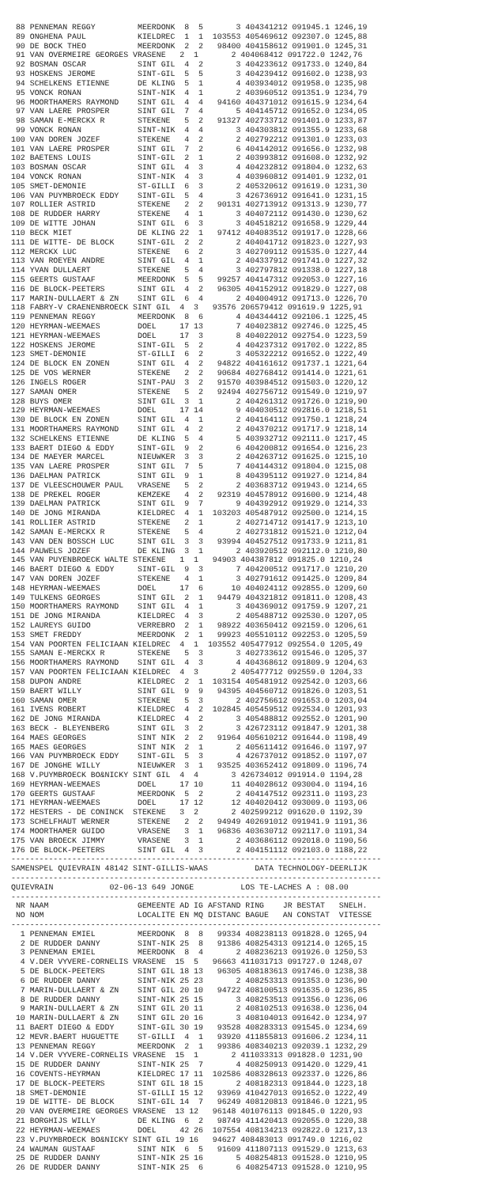88 PENNEMAN REGGY         MEERDONK  8  5       3 404341212 091945.1 1246,19
 89 ONGHENA PAUL           KIELDREC  1  1  103553 405469612 092307.0 1245,88
 90 DE BOCK THEO           MEERDONK  2  2   98400 404158612 091901.0 1245,31
 91 VAN OVERMEIRE GEORGES VRASENE   2  1       2 404068412 091722.0 1242,76
 92 BOSMAN OSCAR           SINT GIL  4  2       3 404233612 091733.0 1240,84
 93 HOSKENS JEROME         SINT-GIL  5  5       3 404239412 091602.0 1238,93
 94 SCHELKENS ETIENNE      DE KLING  5  1       4 403934012 091958.0 1235,98
 95 VONCK RONAN            SINT-NIK  4  1       2 403960512 091351.9 1234,79
 96 MOORTHAMERS RAYMOND    SINT GIL  4  4   94160 404371012 091615.9 1234,64
 97 VAN LAERE PROSPER      SINT GIL  7  4       5 404145712 091652.0 1234,05
 98 SAMAN E-MERCKX R       STEKENE   5  2   91327 402733712 091401.0 1233,87
 99 VONCK RONAN            SINT-NIK  4  4       3 404303812 091355.9 1233,68
100 VAN DOREN JOZEF        STEKENE   4  2       2 402792212 091301.0 1233,03
101 VAN LAERE PROSPER      SINT GIL  7  2       6 404142012 091656.0 1232,98
102 BAETENS LOUIS          SINT-GIL  2  1       2 403993812 091608.0 1232,92
103 BOSMAN OSCAR           SINT GIL  4  3       4 404232812 091804.0 1232,63
104 VONCK RONAN            SINT-NIK  4  3       4 403960812 091401.9 1232,01
105 SMET-DEMONIE           ST-GILLI  6  3       2 405320612 091619.0 1231,30
106 VAN PUYMBROECK EDDY    SINT-GIL  5  4       3 426736912 091641.0 1231,15
107 ROLLIER ASTRID         STEKENE   2  2   90131 402713912 091313.9 1230,77
108 DE RUDDER HARRY        STEKENE   4  1       3 404072112 091430.0 1230,62
109 DE WITTE JOHAN         SINT GIL  6  3       3 404518212 091658.9 1229,44
110 BECK MIET              DE KLING 22  1   97412 404083512 091917.0 1228,66
111 DE WITTE- DE BLOCK     SINT-GIL  2  2       2 404041712 091823.0 1227,93
112 MERCKX LUC             STEKENE   6  2       3 402709112 091535.0 1227,44
113 VAN ROEYEN ANDRE       SINT GIL  4  1       2 404337912 091741.0 1227,32
114 YVAN DULLAERT          STEKENE   5  4       3 402797812 091338.0 1227,18
115 GEERTS GUSTAAF         MEERDONK  5  5   99257 404147312 092053.0 1227,16
116 DE BLOCK-PEETERS       SINT GIL  4  2   96305 404152912 091829.0 1227,08
117 MARIN-DULLAERT & ZN    SINT GIL  6  4       2 404004912 091713.0 1226,70
118 FABRY-V CRAENENBROECK SINT GIL  4  3   93576 206579412 091619.9 1225,91
119 PENNEMAN REGGY         MEERDONK  8  6       4 404344412 092106.1 1225,45
120 HEYRMAN-WEEMAES        DOEL     17 13       7 404023812 092746.0 1225,45
121 HEYRMAN-WEEMAES        DOEL     17  3       8 404022012 092754.0 1223,59
122 HOSKENS JEROME         SINT-GIL  5  2       4 404237312 091702.0 1222,85
123 SMET-DEMONIE           ST-GILLI  6  2       3 405322212 091652.0 1222,49
124 DE BLOCK EN ZONEN      SINT GIL  4  2   94822 404161612 091737.1 1221,64
125 DE VOS WERNER          STEKENE   2  2   90684 402768412 091414.0 1221,61
126 INGELS ROGER           SINT-PAU  3  2   91570 403984512 091503.0 1220,12
127 SAMAN OMER             STEKENE   5  2   92494 402756712 091549.0 1219,97
128 BUYS OMER              SINT GIL  3  1       2 404261312 091726.0 1219,90
129 HEYRMAN-WEEMAES        DOEL     17 14       9 404030512 092816.0 1218,51
130 DE BLOCK EN ZONEN      SINT GIL  4  1       2 404164112 091750.1 1218,24
131 MOORTHAMERS RAYMOND    SINT GIL  4  2       2 404370212 091717.9 1218,14
132 SCHELKENS ETIENNE      DE KLING  5  4       5 403932712 092111.0 1217,45
133 BAERT DIEGO & EDDY     SINT-GIL  9  2       6 404200812 091654.0 1216,23
134 DE MAEYER MARCEL       NIEUWKER  3  3       2 404263712 091625.0 1215,10
135 VAN LAERE PROSPER      SINT GIL  7  5       7 404144312 091804.0 1215,08
136 DAELMAN PATRICK        SINT GIL  9  1       8 404395112 091927.0 1214,84
137 DE VLEESCHOUWER PAUL   VRASENE   5  2       2 403683712 091943.0 1214,65
138 DE PREKEL ROGER        KEMZEKE   4  2   92319 404578912 091600.9 1214,48
139 DAELMAN PATRICK        SINT GIL  9  7       9 404392912 091929.0 1214,33
140 DE JONG MIRANDA        KIELDREC  4  1  103203 405487912 092500.0 1214,15
141 ROLLIER ASTRID         STEKENE   2  1       2 402714712 091417.9 1213,10
142 SAMAN E-MERCKX R       STEKENE   5  4       2 402731812 091521.0 1212,04
143 VAN DEN BOSSCH LUC     SINT GIL  3  3   93994 404527512 091733.9 1211,81
144 PAUWELS JOZEF          DE KLING  3  1       2 403920512 092112.0 1210,80
145 VAN PUYENBROECK WALTE STEKENE   1  1   94903 404387812 091825.0 1210,24
146 BAERT DIEGO & EDDY     SINT-GIL  9  3       7 404200512 091717.0 1210,20
147 VAN DOREN JOZEF        STEKENE   4  1       3 402791612 091425.0 1209,84
148 HEYRMAN-WEEMAES        DOEL     17  6      10 404024112 092855.0 1209,60
149 TULKENS GEORGES        SINT GIL  2  1   94479 404321812 091811.0 1208,43
150 MOORTHAMERS RAYMOND    SINT GIL  4  1       3 404369012 091759.9 1207,21
151 DE JONG MIRANDA        KIELDREC  4  3       2 405488712 092530.0 1207,05
152 LAUREYS GUIDO          VERREBRO  2  1   98922 403650412 092159.0 1206,61
153 SMET FREDDY            MEERDONK  2  1   99923 405510112 092253.0 1205,59
154 VAN POORTEN FELICIAAN KIELDREC  4  1  103552 405477912 092554.0 1205,49
155 SAMAN E-MERCKX R       STEKENE   5  3       3 402733612 091546.0 1205,37
156 MOORTHAMERS RAYMOND    SINT GIL  4  3       4 404368612 091809.9 1204,63
157 VAN POORTEN FELICIAAN KIELDREC  4  3       2 405477712 092559.0 1204,33
158 DUPON ANDRE            KIELDREC  2  1  103154 405481912 092542.0 1203,66
159 BAERT WILLY            SINT GIL  9  9   94395 404560712 091826.0 1203,51
160 SAMAN OMER             STEKENE   5  3       2 402756612 091653.0 1203,04
161 IVENS ROBERT           KIELDREC  4  2  102845 405459512 092534.0 1201,93
162 DE JONG MIRANDA        KIELDREC  4  2       3 405488812 092552.0 1201,90
163 BECK - BLEYENBERG      SINT GIL  3  2       3 426723112 091847.9 1201,38
164 MAES GEORGES           SINT NIK  2  2   91964 405610212 091644.0 1198,49
165 MAES GEORGES           SINT NIK  2  1       2 405611412 091646.0 1197,97
166 VAN PUYMBROECK EDDY    SINT-GIL  5  3       4 426737012 091852.0 1197,07
167 DE JONGHE WILLY        NIEUWKER  3  1   93525 403652412 091809.0 1196,74
168 V.PUYMBROECK BO&NICKY SINT GIL  4  4       3 426734012 091914.0 1194,28
169 HEYRMAN-WEEMAES        DOEL     17 10      11 404028612 093004.0 1194,16
170 GEERTS GUSTAAF         MEERDONK  5  2       2 404147512 092311.0 1193,23
171 HEYRMAN-WEEMAES        DOEL     17 12      12 404020412 093009.0 1193,06
172 HESTERS - DE CONINCK  STEKENE   3  2       2 402599212 091620.0 1192,39
173 SCHELFHAUT WERNER      STEKENE   2  2   94949 402691012 091941.9 1191,36
174 MOORTHAMER GUIDO       VRASENE   3  1   96836 403630712 092117.0 1191,34
175 VAN BROECK JIMMY       VRASENE   3  1       2 403686112 092018.0 1190,56
176 DE BLOCK-PEETERS       SINT GIL  4  3       2 404151112 092103.0 1188,22
-------------------------------------------------------------------------------
SAMENSPEL QUIEVRAIN 48142 SINT-GILLIS-WAAS          DATA TECHNOLOGY-DEERLIJK
-------------------------------------------------------------------------------
QUIEVRAIN            02-06-13 649 JONGE          LOS TE-LACHES A : 08.00
-------------------------------------------------------------------------------
 NR NAAM                   GEMEENTE AD IG AFSTAND RING    JR BESTAT   SNELH.
 NO NOM                    LOCALITE EN MQ DISTANC BAGUE   AN CONSTAT  VITESSE
-------------------------------------------------------------------------------
  1 PENNEMAN EMIEL         MEERDONK  8  8   99334 408238113 091828.0 1265,94
  2 DE RUDDER DANNY        SINT-NIK 25  8   91386 408254313 091214.0 1265,15
  3 PENNEMAN EMIEL         MEERDONK  8  4       2 408236213 091926.0 1250,53
  4 V.DER VYVERE-CORNELIS VRASENE  15  5   96663 411031713 091727.0 1248,07
  5 DE BLOCK-PEETERS       SINT GIL 18 13   96305 408183613 091746.0 1238,38
  6 DE RUDDER DANNY        SINT-NIK 25 23       2 408253313 091353.0 1236,90
  7 MARIN-DULLAERT & ZN    SINT GIL 20 10   94722 408100513 091635.0 1236,85
  8 DE RUDDER DANNY        SINT-NIK 25 15       3 408253513 091356.0 1236,06
  9 MARIN-DULLAERT & ZN    SINT GIL 20 11       2 408102513 091638.0 1236,04
 10 MARIN-DULLAERT & ZN    SINT GIL 20 16       3 408104013 091642.0 1234,97
 11 BAERT DIEGO & EDDY     SINT-GIL 30 19   93528 408283313 091545.0 1234,69
 12 MEVR.BAERT HUGUETTE    ST-GILLI  4  1   93920 411855813 091606.2 1234,11
 13 PENNEMAN REGGY         MEERDONK  2  1   99386 408340213 092039.1 1232,29
 14 V.DER VYVERE-CORNELIS VRASENE  15  1       2 411033313 091828.0 1231,90
 15 DE RUDDER DANNY        SINT-NIK 25  7       4 408250913 091420.0 1229,41
 16 COVENTS-HEYRMAN        KIELDREC 17 11  102586 408328613 092337.0 1226,86
 17 DE BLOCK-PEETERS       SINT GIL 18 15       2 408182313 091844.0 1223,18
 18 SMET-DEMONIE           ST-GILLI 15 12   93969 410427013 091652.0 1222,49
 19 DE WITTE- DE BLOCK     SINT-GIL 14  7   96249 408120813 091846.0 1221,95
 20 VAN OVERMEIRE GEORGES VRASENE  13 12   96148 401076113 091845.0 1220,93
 21 BORGHIJS WILLY         DE KLING  6  2   98749 411420413 092055.0 1220,38
 22 HEYRMAN-WEEMAES        DOEL     42 26  107554 408134213 092822.0 1217,13
 23 V.PUYMBROECK BO&NICKY SINT GIL 19 16   94627 408483013 091749.0 1216,02
 24 WAUMAN GUSTAAF         SINT NIK  6  5   91609 411807113 091529.0 1213,63
 25 DE RUDDER DANNY        SINT-NIK 25 16       5 408254813 091528.0 1210,95
 26 DE RUDDER DANNY        SINT-NIK 25  6       6 408254713 091528.0 1210,95